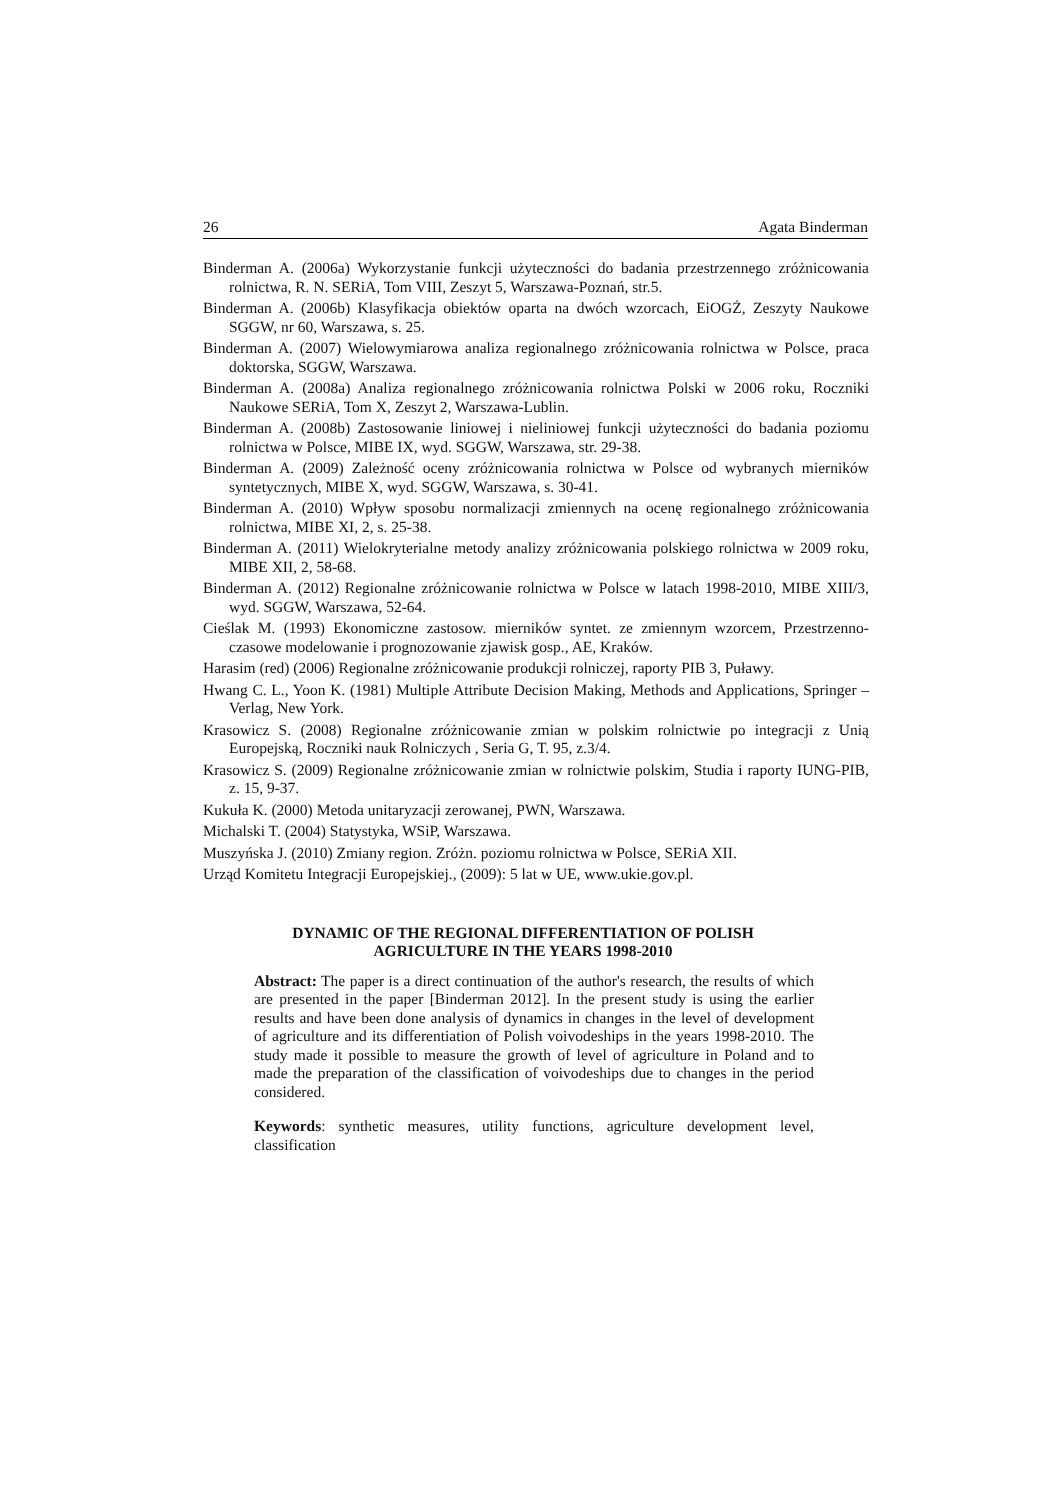26 Agata Binderman
Binderman A. (2006a) Wykorzystanie funkcji użyteczności do badania przestrzennego zróżnicowania rolnictwa, R. N. SERiA, Tom VIII, Zeszyt 5, Warszawa-Poznań, str.5.
Binderman A. (2006b) Klasyfikacja obiektów oparta na dwóch wzorcach, EiOGŻ, Zeszyty Naukowe SGGW, nr 60, Warszawa, s. 25.
Binderman A. (2007) Wielowymiarowa analiza regionalnego zróżnicowania rolnictwa w Polsce, praca doktorska, SGGW, Warszawa.
Binderman A. (2008a) Analiza regionalnego zróżnicowania rolnictwa Polski w 2006 roku, Roczniki Naukowe SERiA, Tom X, Zeszyt 2, Warszawa-Lublin.
Binderman A. (2008b) Zastosowanie liniowej i nieliniowej funkcji użyteczności do badania poziomu rolnictwa w Polsce, MIBE IX, wyd. SGGW, Warszawa, str. 29-38.
Binderman A. (2009) Zależność oceny zróżnicowania rolnictwa w Polsce od wybranych mierników syntetycznych, MIBE X, wyd. SGGW, Warszawa, s. 30-41.
Binderman A. (2010) Wpływ sposobu normalizacji zmiennych na ocenę regionalnego zróżnicowania rolnictwa, MIBE XI, 2, s. 25-38.
Binderman A. (2011) Wielokryterialne metody analizy zróżnicowania polskiego rolnictwa w 2009 roku, MIBE XII, 2, 58-68.
Binderman A. (2012) Regionalne zróżnicowanie rolnictwa w Polsce w latach 1998-2010, MIBE XIII/3, wyd. SGGW, Warszawa, 52-64.
Cieślak M. (1993) Ekonomiczne zastosow. mierników syntet. ze zmiennym wzorcem, Przestrzenno-czasowe modelowanie i prognozowanie zjawisk gosp., AE, Kraków.
Harasim (red) (2006) Regionalne zróżnicowanie produkcji rolniczej, raporty PIB 3, Puławy.
Hwang C. L., Yoon K. (1981) Multiple Attribute Decision Making, Methods and Applications, Springer – Verlag, New York.
Krasowicz S. (2008) Regionalne zróżnicowanie zmian w polskim rolnictwie po integracji z Unią Europejską, Roczniki nauk Rolniczych , Seria G, T. 95, z.3/4.
Krasowicz S. (2009) Regionalne zróżnicowanie zmian w rolnictwie polskim, Studia i raporty IUNG-PIB, z. 15, 9-37.
Kukuła K. (2000) Metoda unitaryzacji zerowanej, PWN, Warszawa.
Michalski T. (2004) Statystyka, WSiP, Warszawa.
Muszyńska J. (2010) Zmiany region. Zróżn. poziomu rolnictwa w Polsce, SERiA XII.
Urząd Komitetu Integracji Europejskiej., (2009): 5 lat w UE, www.ukie.gov.pl.
DYNAMIC OF THE REGIONAL DIFFERENTIATION OF POLISH
AGRICULTURE IN THE YEARS 1998-2010
Abstract: The paper is a direct continuation of the author's research, the results of which are presented in the paper [Binderman 2012]. In the present study is using the earlier results and have been done analysis of dynamics in changes in the level of development of agriculture and its differentiation of Polish voivodeships in the years 1998-2010. The study made it possible to measure the growth of level of agriculture in Poland and to made the preparation of the classification of voivodeships due to changes in the period considered.
Keywords: synthetic measures, utility functions, agriculture development level, classification